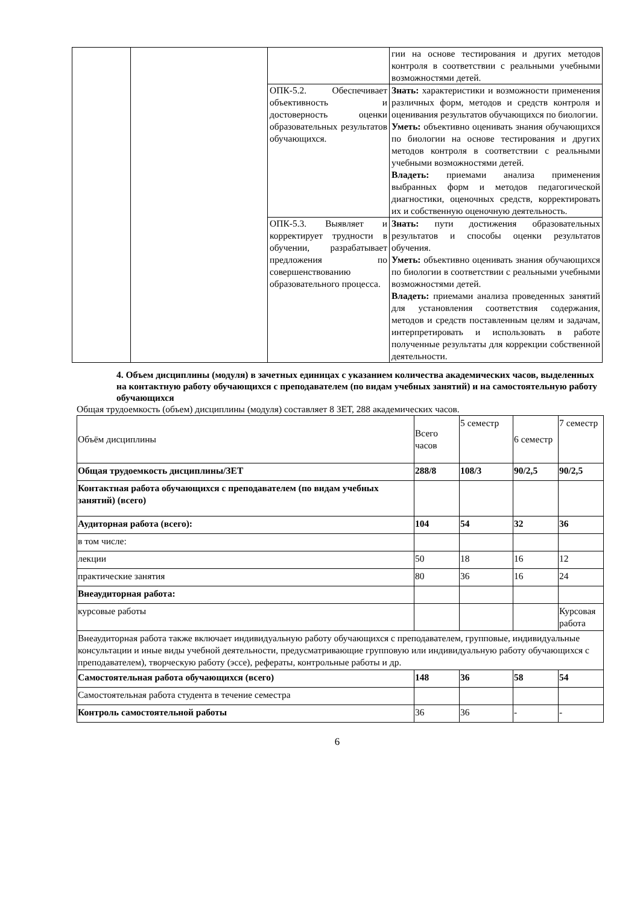| | | | гии на основе тестирования и других методов контроля в соответствии с реальными учебными возможностями детей. |
| | | ОПК-5.2. Обеспечивает объективность и достоверность оценки образовательных результатов обучающихся. | Знать: характеристики и возможности применения различных форм, методов и средств контроля и оценивания результатов обучающихся по биологии. Уметь: объективно оценивать знания обучающихся по биологии на основе тестирования и других методов контроля в соответствии с реальными учебными возможностями детей. Владеть: приемами анализа применения выбранных форм и методов педагогической диагностики, оценочных средств, корректировать их и собственную оценочную деятельность. |
| | | ОПК-5.3. Выявляет и корректирует трудности в обучении, разрабатывает предложения по совершенствованию образовательного процесса. | Знать: пути достижения образовательных результатов и способы оценки результатов обучения. Уметь: объективно оценивать знания обучающихся по биологии в соответствии с реальными учебными возможностями детей. Владеть: приемами анализа проведенных занятий для установления соответствия содержания, методов и средств поставленным целям и задачам, интерпретировать и использовать в работе полученные результаты для коррекции собственной деятельности. |
4. Объем дисциплины (модуля) в зачетных единицах с указанием количества академических часов, выделенных на контактную работу обучающихся с преподавателем (по видам учебных занятий) и на самостоятельную работу обучающихся
Общая трудоемкость (объем) дисциплины (модуля) составляет 8 ЗЕТ, 288 академических часов.
| Объём дисциплины | Всего часов | 5 семестр | 6 семестр | 7 семестр |
| Общая трудоемкость дисциплины/ЗЕТ | 288/8 | 108/3 | 90/2,5 | 90/2,5 |
| Контактная работа обучающихся с преподавателем (по видам учебных занятий) (всего) | | | | |
| Аудиторная работа (всего): | 104 | 54 | 32 | 36 |
| в том числе: | | | | |
| лекции | 50 | 18 | 16 | 12 |
| практические занятия | 80 | 36 | 16 | 24 |
| Внеаудиторная работа: | | | | |
| курсовые работы | | | | Курсовая работа |
| Внеаудиторная работа также включает индивидуальную работу обучающихся с преподавателем, групповые, индивидуальные консультации и иные виды учебной деятельности, предусматривающие групповую или индивидуальную работу обучающихся с преподавателем), творческую работу (эссе), рефераты, контрольные работы и др. | | | | |
| Самостоятельная работа обучающихся (всего) | 148 | 36 | 58 | 54 |
| Самостоятельная работа студента в течение семестра | | | | |
| Контроль самостоятельной работы | 36 | 36 | - | - |
6